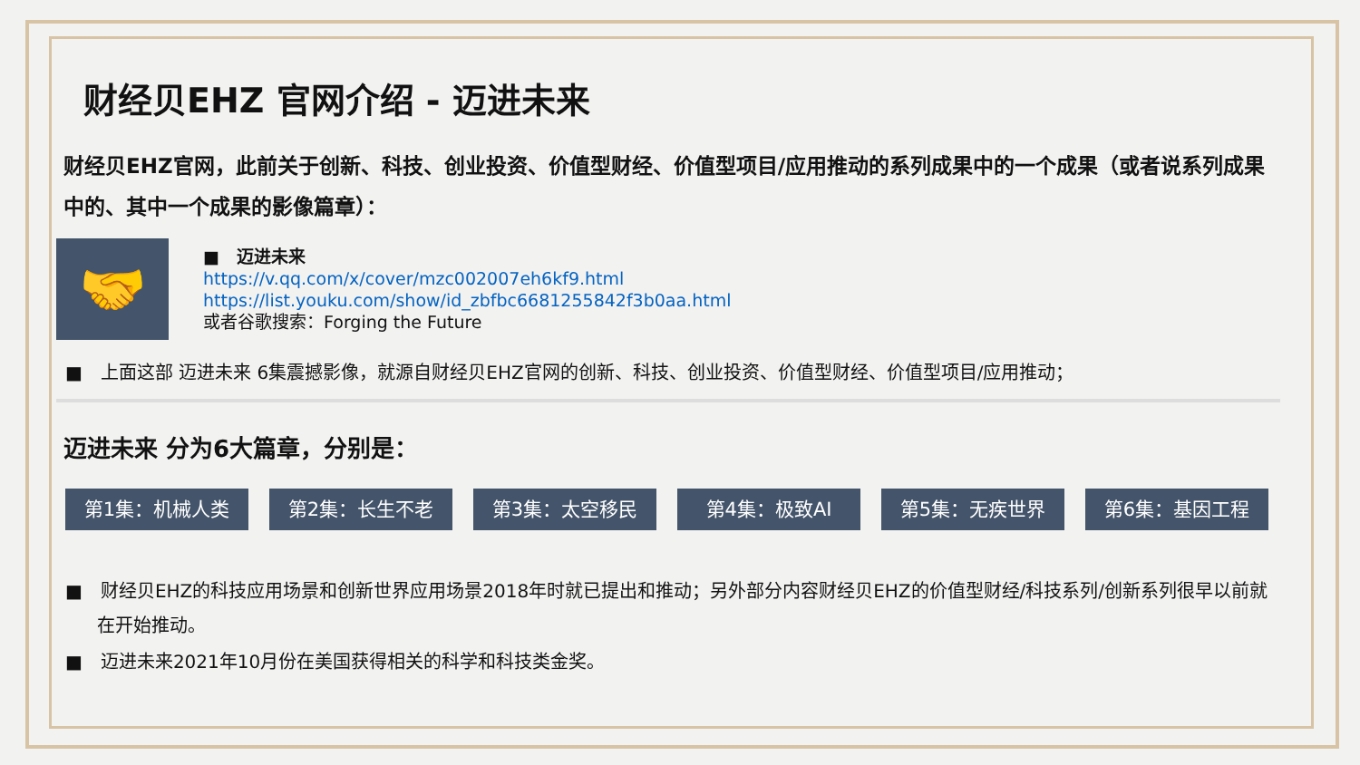财经贝EHZ 官网介绍 - 迈进未来
财经贝EHZ官网，此前关于创新、科技、创业投资、价值型财经、价值型项目/应用推动的系列成果中的一个成果（或者说系列成果中的、其中一个成果的影像篇章）：
🤝
■　迈进未来
https://v.qq.com/x/cover/mzc002007eh6kf9.html
https://list.youku.com/show/id_zbfbc6681255842f3b0aa.html
或者谷歌搜索：Forging the Future
■　上面这部 迈进未来 6集震撼影像，就源自财经贝EHZ官网的创新、科技、创业投资、价值型财经、价值型项目/应用推动；
迈进未来 分为6大篇章，分别是：
第1集：机械人类 第2集：长生不老 第3集：太空移民 第4集：极致AI 第5集：无疾世界 第6集：基因工程
■　财经贝EHZ的科技应用场景和创新世界应用场景2018年时就已提出和推动；另外部分内容财经贝EHZ的价值型财经/科技系列/创新系列很早以前就在开始推动。
■　迈进未来2021年10月份在美国获得相关的科学和科技类金奖。